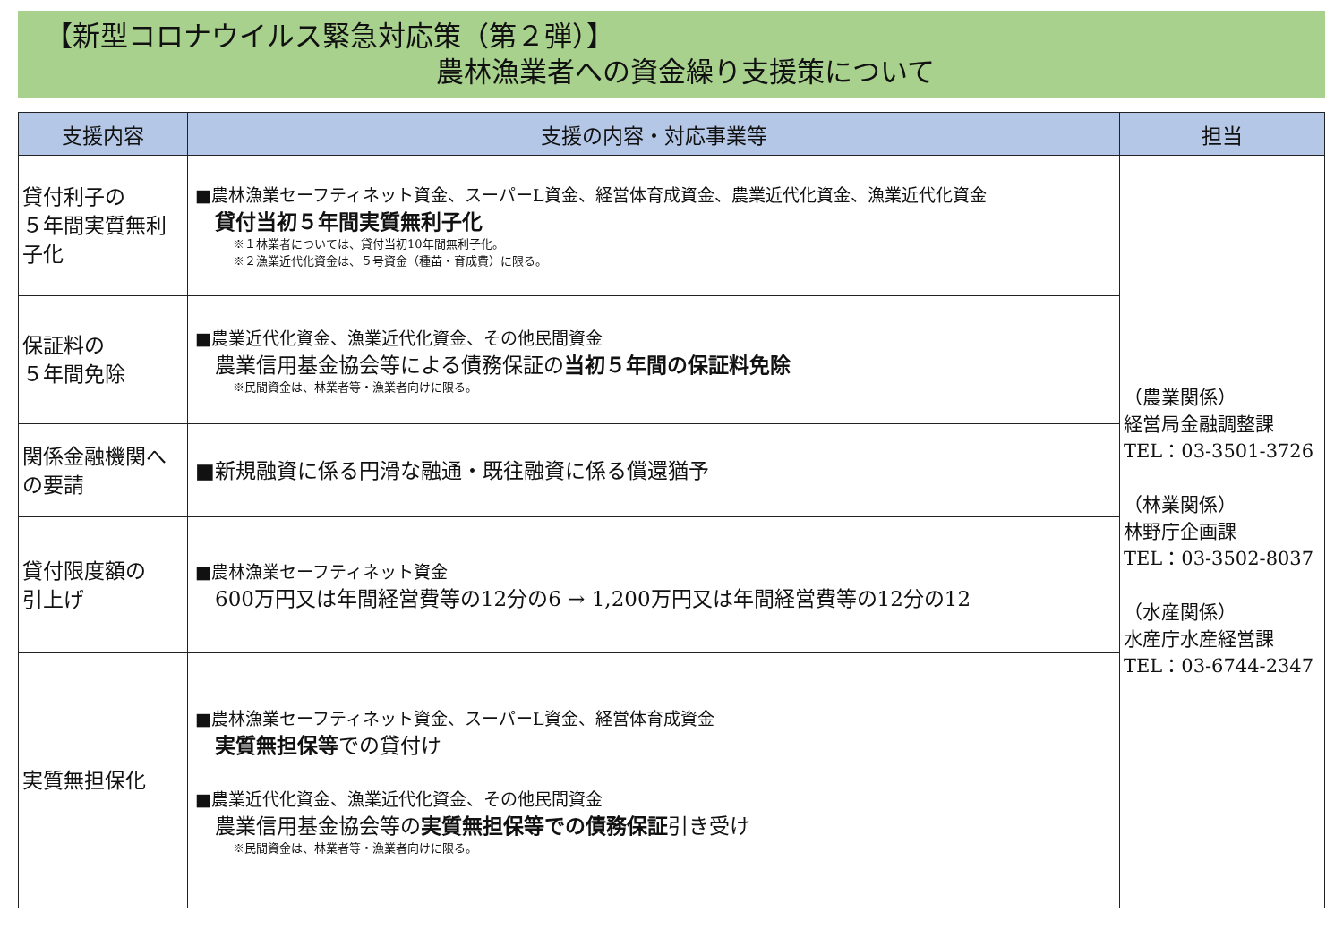【新型コロナウイルス緊急対応策（第２弾）】
農林漁業者への資金繰り支援策について
| 支援内容 | 支援の内容・対応事業等 | 担当 |
| --- | --- | --- |
| 貸付利子の ５年間実質無利子化 | ■農林漁業セーフティネット資金、スーパーL資金、経営体育成資金、農業近代化資金、漁業近代化資金 貸付当初５年間実質無利子化 ※１林業者については、貸付当初10年間無利子化。 ※２漁業近代化資金は、５号資金（種苗・育成費）に限る。 | （農業関係） 経営局金融調整課 TEL：03-3501-3726 （林業関係） 林野庁企画課 TEL：03-3502-8037 （水産関係） 水産庁水産経営課 TEL：03-6744-2347 |
| 保証料の ５年間免除 | ■農業近代化資金、漁業近代化資金、その他民間資金 農業信用基金協会等による債務保証の 当初５年間の保証料免除 ※民間資金は、林業者等・漁業者向けに限る。 | |
| 関係金融機関への要請 | ■新規融資に係る円滑な融通・既往融資に係る償還猶予 | |
| 貸付限度額の 引上げ | ■農林漁業セーフティネット資金 600万円又は年間経営費等の12分の6 → 1,200万円又は年間経営費等の12分の12 | |
| 実質無担保化 | ■農林漁業セーフティネット資金、スーパーL資金、経営体育成資金 実質無担保等 での貸付け ■農業近代化資金、漁業近代化資金、その他民間資金 農業信用基金協会等の 実質無担保等での債務保証 引き受け ※民間資金は、林業者等・漁業者向けに限る。 | |